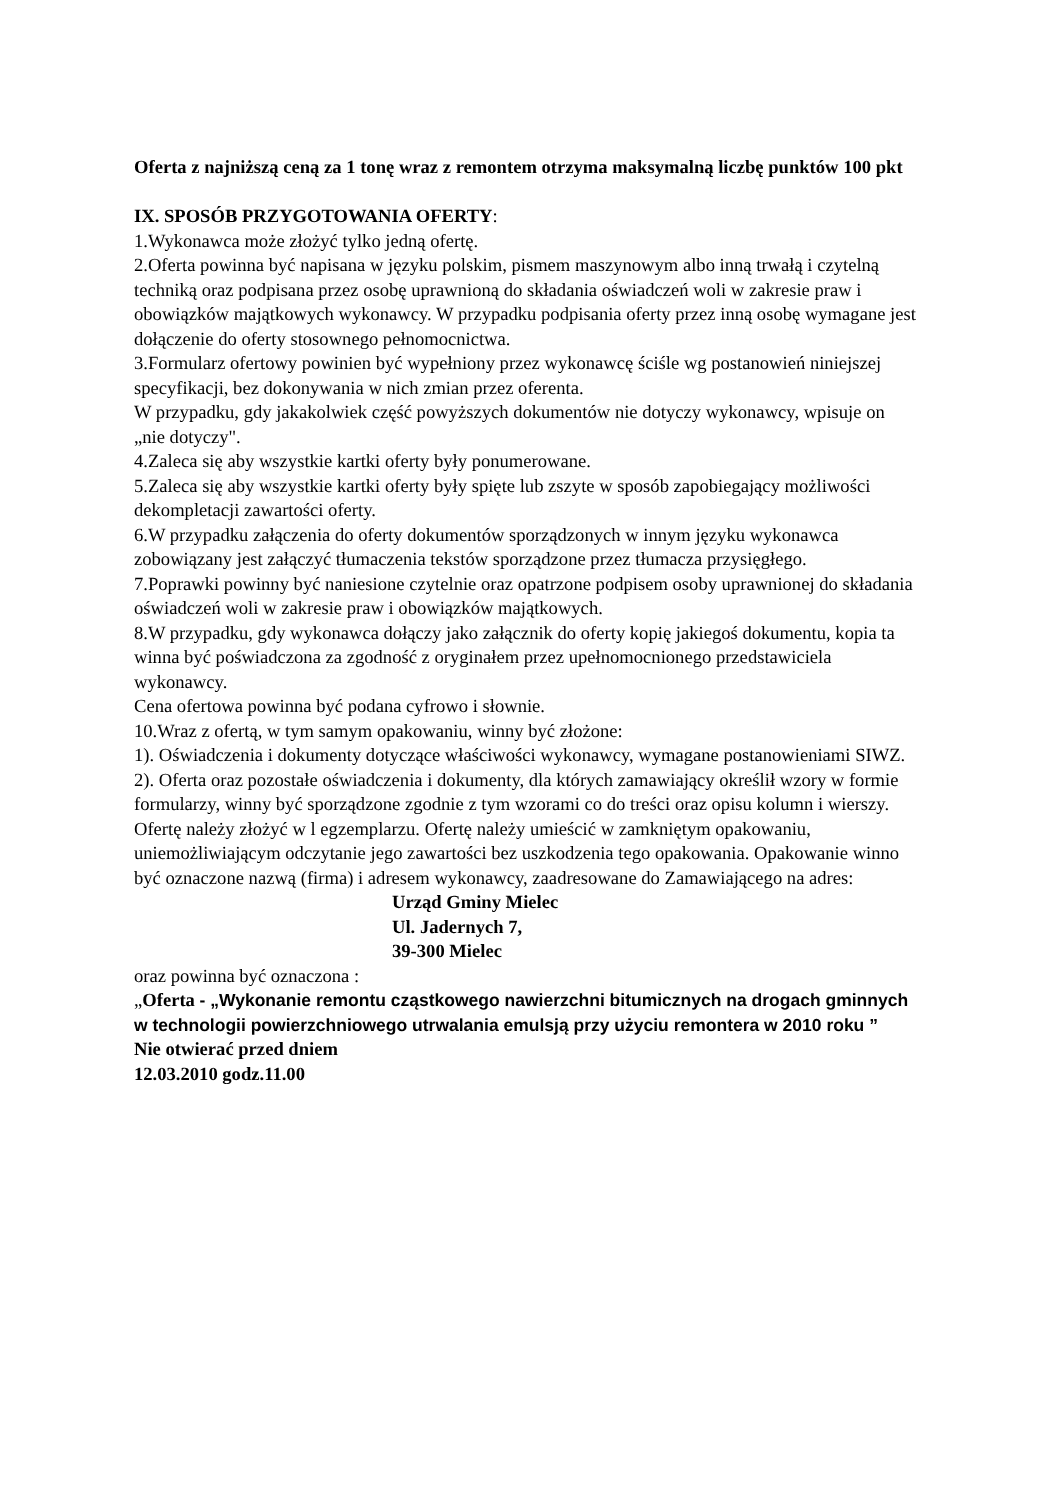Oferta z najniższą ceną za 1 tonę wraz z remontem otrzyma maksymalną liczbę punktów 100 pkt
IX. SPOSÓB PRZYGOTOWANIA OFERTY:
1.Wykonawca może złożyć tylko jedną ofertę.
2.Oferta powinna być napisana w języku polskim, pismem maszynowym albo inną trwałą i czytelną techniką oraz podpisana przez osobę uprawnioną do składania oświadczeń woli w zakresie praw i obowiązków majątkowych wykonawcy. W przypadku podpisania oferty przez inną osobę wymagane jest dołączenie do oferty stosownego pełnomocnictwa.
3.Formularz ofertowy powinien być wypełniony przez wykonawcę ściśle wg postanowień niniejszej specyfikacji, bez dokonywania w nich zmian przez oferenta.
W przypadku, gdy jakakolwiek część powyższych dokumentów nie dotyczy wykonawcy, wpisuje on „nie dotyczy".
4.Zaleca się aby wszystkie kartki oferty były ponumerowane.
5.Zaleca się aby wszystkie kartki oferty były spięte lub zszyte w sposób zapobiegający możliwości dekompletacji zawartości oferty.
6.W przypadku załączenia do oferty dokumentów sporządzonych w innym języku wykonawca zobowiązany jest załączyć tłumaczenia tekstów sporządzone przez tłumacza przysięgłego.
7.Poprawki powinny być naniesione czytelnie oraz opatrzone podpisem osoby uprawnionej do składania oświadczeń woli w zakresie praw i obowiązków majątkowych.
8.W przypadku, gdy wykonawca dołączy jako załącznik do oferty kopię jakiegoś dokumentu, kopia ta winna być poświadczona za zgodność z oryginałem przez upełnomocnionego przedstawiciela wykonawcy.
Cena ofertowa powinna być podana cyfrowo i słownie.
10.Wraz z ofertą, w tym samym opakowaniu, winny być złożone:
1). Oświadczenia i dokumenty dotyczące właściwości wykonawcy, wymagane postanowieniami SIWZ.
2). Oferta oraz pozostałe oświadczenia i dokumenty, dla których zamawiający określił wzory w formie formularzy, winny być sporządzone zgodnie z tym wzorami co do treści oraz opisu kolumn i wierszy.
Ofertę należy złożyć w l egzemplarzu. Ofertę należy umieścić w zamkniętym opakowaniu, uniemożliwiającym odczytanie jego zawartości bez uszkodzenia tego opakowania. Opakowanie winno być oznaczone nazwą (firma) i adresem wykonawcy, zaadresowane do Zamawiającego na adres:
Urząd Gminy Mielec
Ul. Jadernych 7,
39-300 Mielec
oraz powinna być oznaczona :
„Oferta - „Wykonanie remontu cząstkowego nawierzchni bitumicznych na drogach gminnych w technologii powierzchniowego utrwalania emulsją przy użyciu remontera w 2010 roku ”
Nie otwierać przed dniem
12.03.2010 godz.11.00